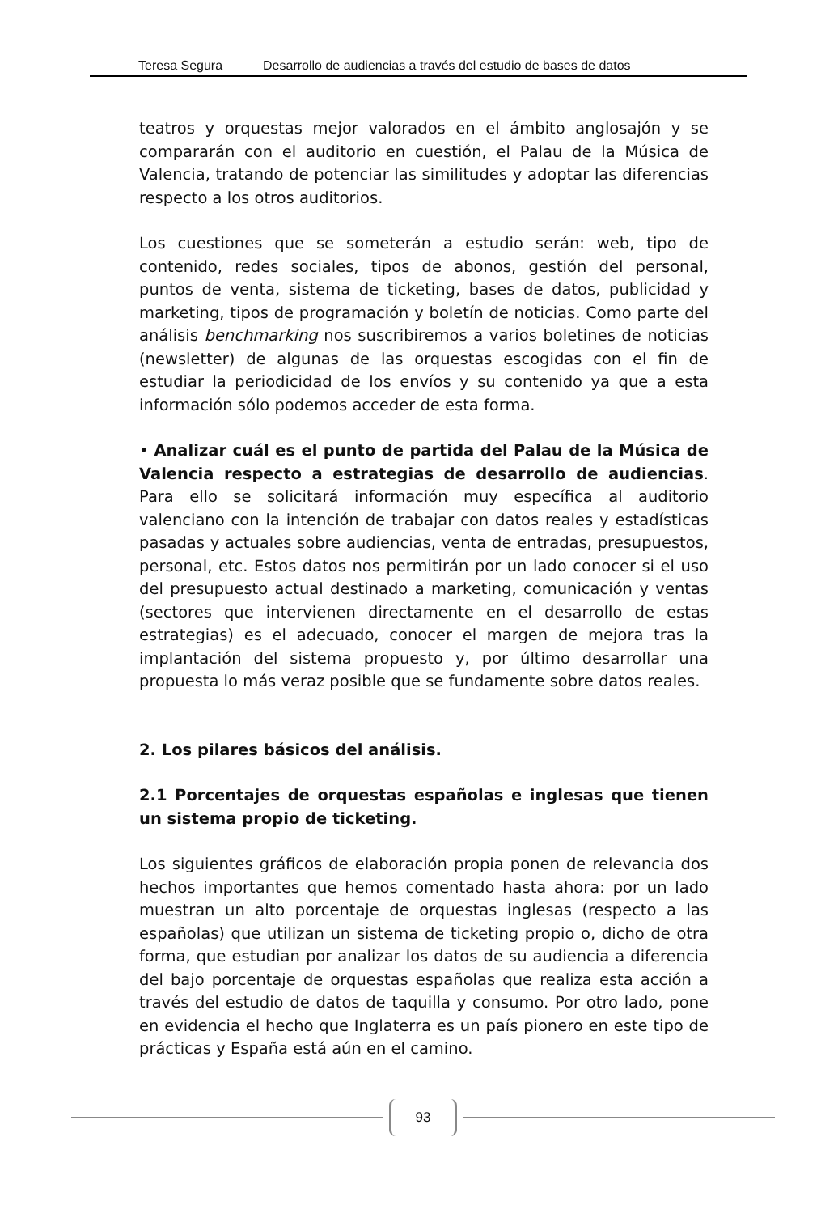Teresa Segura Desarrollo de audiencias a través del estudio de bases de datos
teatros y orquestas mejor valorados en el ámbito anglosajón y se compararán con el auditorio en cuestión, el Palau de la Música de Valencia, tratando de potenciar las similitudes y adoptar las diferencias respecto a los otros auditorios.
Los cuestiones que se someterán a estudio serán: web, tipo de contenido, redes sociales, tipos de abonos, gestión del personal, puntos de venta, sistema de ticketing, bases de datos, publicidad y marketing, tipos de programación y boletín de noticias. Como parte del análisis benchmarking nos suscribiremos a varios boletines de noticias (newsletter) de algunas de las orquestas escogidas con el fin de estudiar la periodicidad de los envíos y su contenido ya que a esta información sólo podemos acceder de esta forma.
• Analizar cuál es el punto de partida del Palau de la Música de Valencia respecto a estrategias de desarrollo de audiencias. Para ello se solicitará información muy específica al auditorio valenciano con la intención de trabajar con datos reales y estadísticas pasadas y actuales sobre audiencias, venta de entradas, presupuestos, personal, etc. Estos datos nos permitirán por un lado conocer si el uso del presupuesto actual destinado a marketing, comunicación y ventas (sectores que intervienen directamente en el desarrollo de estas estrategias) es el adecuado, conocer el margen de mejora tras la implantación del sistema propuesto y, por último desarrollar una propuesta lo más veraz posible que se fundamente sobre datos reales.
2. Los pilares básicos del análisis.
2.1 Porcentajes de orquestas españolas e inglesas que tienen un sistema propio de ticketing.
Los siguientes gráficos de elaboración propia ponen de relevancia dos hechos importantes que hemos comentado hasta ahora: por un lado muestran un alto porcentaje de orquestas inglesas (respecto a las españolas) que utilizan un sistema de ticketing propio o, dicho de otra forma, que estudian por analizar los datos de su audiencia a diferencia del bajo porcentaje de orquestas españolas que realiza esta acción a través del estudio de datos de taquilla y consumo. Por otro lado, pone en evidencia el hecho que Inglaterra es un país pionero en este tipo de prácticas y España está aún en el camino.
93